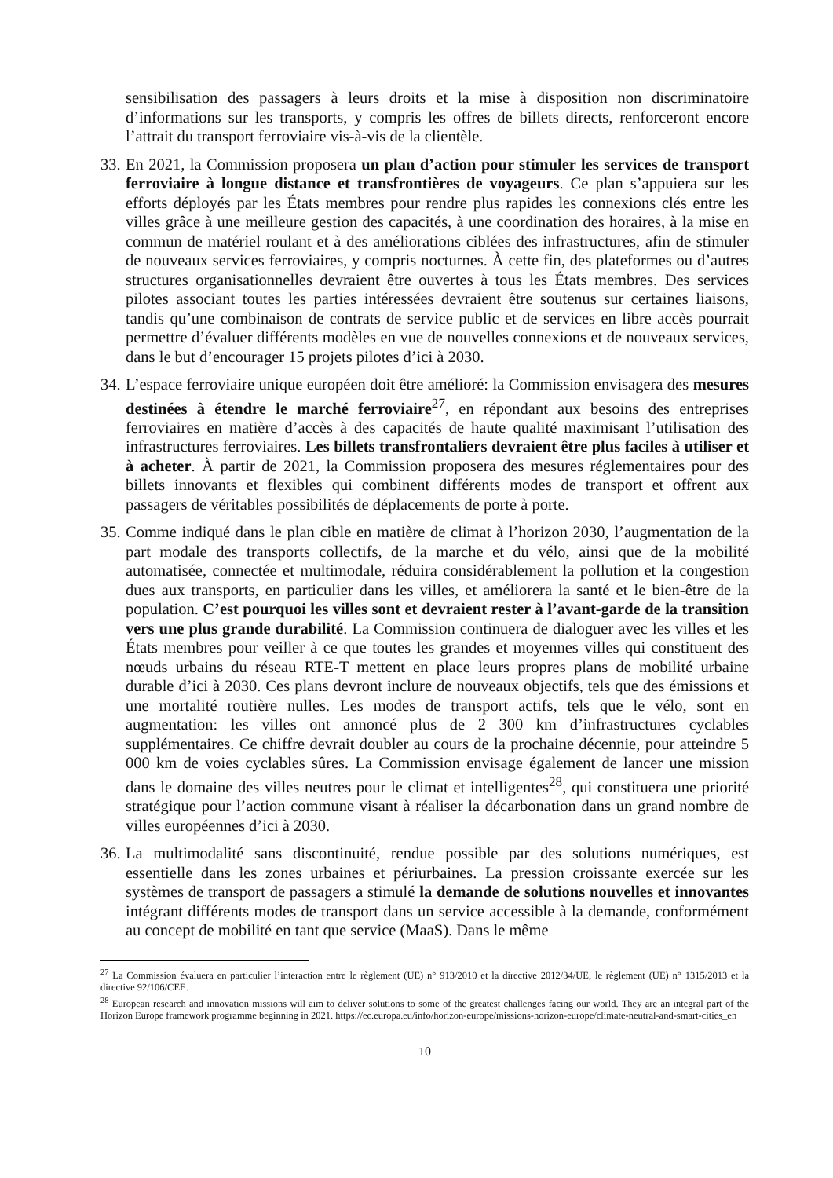sensibilisation des passagers à leurs droits et la mise à disposition non discriminatoire d’informations sur les transports, y compris les offres de billets directs, renforceront encore l’attrait du transport ferroviaire vis-à-vis de la clientèle.
33.
En 2021, la Commission proposera un plan d’action pour stimuler les services de transport ferroviaire à longue distance et transfrontières de voyageurs. Ce plan s’appuiera sur les efforts déployés par les États membres pour rendre plus rapides les connexions clés entre les villes grâce à une meilleure gestion des capacités, à une coordination des horaires, à la mise en commun de matériel roulant et à des améliorations ciblées des infrastructures, afin de stimuler de nouveaux services ferroviaires, y compris nocturnes. À cette fin, des plateformes ou d’autres structures organisationnelles devraient être ouvertes à tous les États membres. Des services pilotes associant toutes les parties intéressées devraient être soutenus sur certaines liaisons, tandis qu’une combinaison de contrats de service public et de services en libre accès pourrait permettre d’évaluer différents modèles en vue de nouvelles connexions et de nouveaux services, dans le but d’encourager 15 projets pilotes d’ici à 2030.
34.
L’espace ferroviaire unique européen doit être amélioré: la Commission envisagera des mesures destinées à étendre le marché ferroviaire<sup>27</sup>, en répondant aux besoins des entreprises ferroviaires en matière d’accès à des capacités de haute qualité maximisant l’utilisation des infrastructures ferroviaires. Les billets transfrontaliers devraient être plus faciles à utiliser et à acheter. À partir de 2021, la Commission proposera des mesures réglementaires pour des billets innovants et flexibles qui combinent différents modes de transport et offrent aux passagers de véritables possibilités de déplacements de porte à porte.
35.
Comme indiqué dans le plan cible en matière de climat à l’horizon 2030, l’augmentation de la part modale des transports collectifs, de la marche et du vélo, ainsi que de la mobilité automatisée, connectée et multimodale, réduira considérablement la pollution et la congestion dues aux transports, en particulier dans les villes, et améliorera la santé et le bien-être de la population. C’est pourquoi les villes sont et devraient rester à l’avant-garde de la transition vers une plus grande durabilité. La Commission continuera de dialoguer avec les villes et les États membres pour veiller à ce que toutes les grandes et moyennes villes qui constituent des nœuds urbains du réseau RTE-T mettent en place leurs propres plans de mobilité urbaine durable d’ici à 2030. Ces plans devront inclure de nouveaux objectifs, tels que des émissions et une mortalité routière nulles. Les modes de transport actifs, tels que le vélo, sont en augmentation: les villes ont annoncé plus de 2 300 km d’infrastructures cyclables supplémentaires. Ce chiffre devrait doubler au cours de la prochaine décennie, pour atteindre 5 000 km de voies cyclables sûres. La Commission envisage également de lancer une mission dans le domaine des villes neutres pour le climat et intelligentes<sup>28</sup>, qui constituera une priorité stratégique pour l’action commune visant à réaliser la décarbonation dans un grand nombre de villes européennes d’ici à 2030.
36.
La multimodalité sans discontinuité, rendue possible par des solutions numériques, est essentielle dans les zones urbaines et périurbaines. La pression croissante exercée sur les systèmes de transport de passagers a stimulé la demande de solutions nouvelles et innovantes intégrant différents modes de transport dans un service accessible à la demande, conformément au concept de mobilité en tant que service (MaaS). Dans le même
<sup>27</sup> La Commission évaluera en particulier l’interaction entre le règlement (UE) n° 913/2010 et la directive 2012/34/UE, le règlement (UE) n° 1315/2013 et la directive 92/106/CEE.
<sup>28</sup> European research and innovation missions will aim to deliver solutions to some of the greatest challenges facing our world. They are an integral part of the Horizon Europe framework programme beginning in 2021. https://ec.europa.eu/info/horizon-europe/missions-horizon-europe/climate-neutral-and-smart-cities_en
10